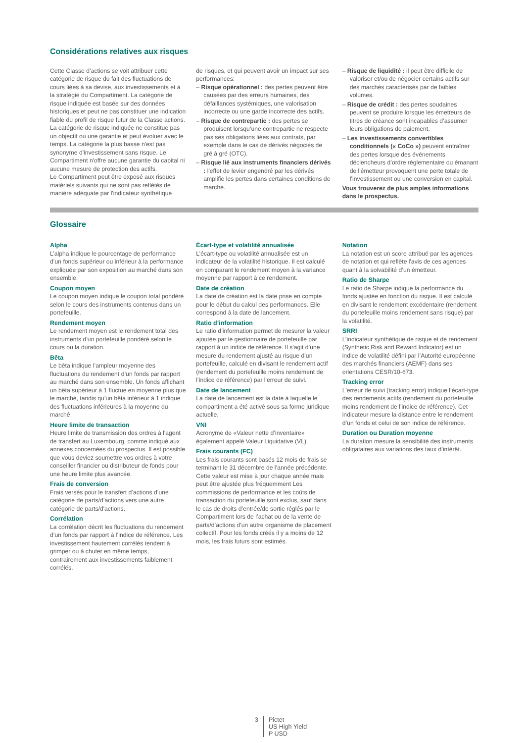Considérations relatives aux risques
Cette Classe d’actions se voit attribuer cette catégorie de risque du fait des fluctuations de cours liées à sa devise, aux investissements et à la stratégie du Compartiment. La catégorie de risque indiquée est basée sur des données historiques et peut ne pas constituer une indication fiable du profil de risque futur de la Classe actions. La catégorie de risque indiquée ne constitue pas un objectif ou une garantie et peut évoluer avec le temps. La catégorie la plus basse n'est pas synonyme d'investissement sans risque. Le Compartiment n'offre aucune garantie du capital ni aucune mesure de protection des actifs.
Le Compartiment peut être exposé aux risques matériels suivants qui ne sont pas reflétés de manière adéquate par l'indicateur synthétique
de risques, et qui peuvent avoir un impact sur ses performances:
– Risque opérationnel : des pertes peuvent être causées par des erreurs humaines, des défaillances systémiques, une valorisation incorrecte ou une garde incorrecte des actifs.
– Risque de contrepartie : des pertes se produisent lorsqu’une contrepartie ne respecte pas ses obligations liées aux contrats, par exemple dans le cas de dérivés négociés de gré à gré (OTC).
– Risque lié aux instruments financiers dérivés : l'effet de levier engendré par les dérivés amplifie les pertes dans certaines conditions de marché.
– Risque de liquidité : il peut être difficile de valoriser et/ou de négocier certains actifs sur des marchés caractérisés par de faibles volumes.
– Risque de crédit : des pertes soudaines peuvent se produire lorsque les émetteurs de titres de créance sont incapables d’assumer leurs obligations de paiement.
– Les investissements convertibles conditionnels (« CoCo ») peuvent entraîner des pertes lorsque des événements déclencheurs d’ordre réglementaire ou émanant de l'émetteur provoquent une perte totale de l’investissement ou une conversion en capital.
Vous trouverez de plus amples informations dans le prospectus.
Glossaire
Alpha
L’alpha indique le pourcentage de performance d’un fonds supérieur ou inférieur à la performance expliquée par son exposition au marché dans son ensemble.
Coupon moyen
Le coupon moyen indique le coupon total pondéré selon le cours des instruments contenus dans un portefeuille.
Rendement moyen
Le rendement moyen est le rendement total des instruments d’un portefeuille pondéré selon le cours ou la duration.
Bêta
Le bêta indique l’ampleur moyenne des fluctuations du rendement d’un fonds par rapport au marché dans son ensemble. Un fonds affichant un bêta supérieur à 1 fluctue en moyenne plus que le marché, tandis qu’un bêta inférieur à 1 indique des fluctuations inférieures à la moyenne du marché.
Heure limite de transaction
Heure limite de transmission des ordres à l'agent de transfert au Luxembourg, comme indiqué aux annexes concernées du prospectus. Il est possible que vous deviez soumettre vos ordres à votre conseiller financier ou distributeur de fonds pour une heure limite plus avancée.
Frais de conversion
Frais versés pour le transfert d’actions d’une catégorie de parts/d’actions vers une autre catégorie de parts/d'actions.
Corrélation
La corrélation décrit les fluctuations du rendement d’un fonds par rapport à l’indice de référence. Les investissement hautement corrélés tendent à grimper ou à chuter en même temps, contrairement aux investissements faiblement corrélés.
Écart-type et volatilité annualisée
L’écart-type ou volatilité annualisée est un indicateur de la volatilité historique. Il est calculé en comparant le rendement moyen à la variance moyenne par rapport à ce rendement.
Date de création
La date de création est la date prise en compte pour le début du calcul des performances. Elle correspond à la date de lancement.
Ratio d’information
Le ratio d’information permet de mesurer la valeur ajoutée par le gestionnaire de portefeuille par rapport à un indice de référence. Il s'agit d’une mesure du rendement ajusté au risque d’un portefeuille, calculé en divisant le rendement actif (rendement du portefeuille moins rendement de l’indice de référence) par l'erreur de suivi.
Date de lancement
La date de lancement est la date à laquelle le compartiment a été activé sous sa forme juridique actuelle.
VNI
Acronyme de «Valeur nette d’inventaire» également appelé Valeur Liquidative (VL)
Frais courants (FC)
Les frais courants sont basés 12 mois de frais se terminant le 31 décembre de l’année précédente. Cette valeur est mise à jour chaque année mais peut être ajustée plus fréquemment Les commissions de performance et les coûts de transaction du portefeuille sont exclus, sauf dans le cas de droits d’entrée/de sortie réglés par le Compartiment lors de l’achat ou de la vente de parts/d’actions d’un autre organisme de placement collectif. Pour les fonds créés il y a moins de 12 mois, les frais futurs sont estimés.
Notation
La notation est un score attribué par les agences de notation et qui reflète l'avis de ces agences quant à la solvabilité d’un émetteur.
Ratio de Sharpe
Le ratio de Sharpe indique la performance du fonds ajustée en fonction du risque. Il est calculé en divisant le rendement excédentaire (rendement du portefeuille moins rendement sans risque) par la volatilité.
SRRI
L’indicateur synthétique de risque et de rendement (Synthetic Risk and Reward Indicator) est un indice de volatilité défini par l’Autorité européenne des marchés financiers (AEMF) dans ses orientations CESR/10-673.
Tracking error
L'erreur de suivi (tracking error) indique l’écart-type des rendements actifs (rendement du portefeuille moins rendement de l’indice de référence). Cet indicateur mesure la distance entre le rendement d’un fonds et celui de son indice de référence.
Duration ou Duration moyenne
La duration mesure la sensibilité des instruments obligataires aux variations des taux d’intérêt.
3 Pictet
US High Yield
P USD